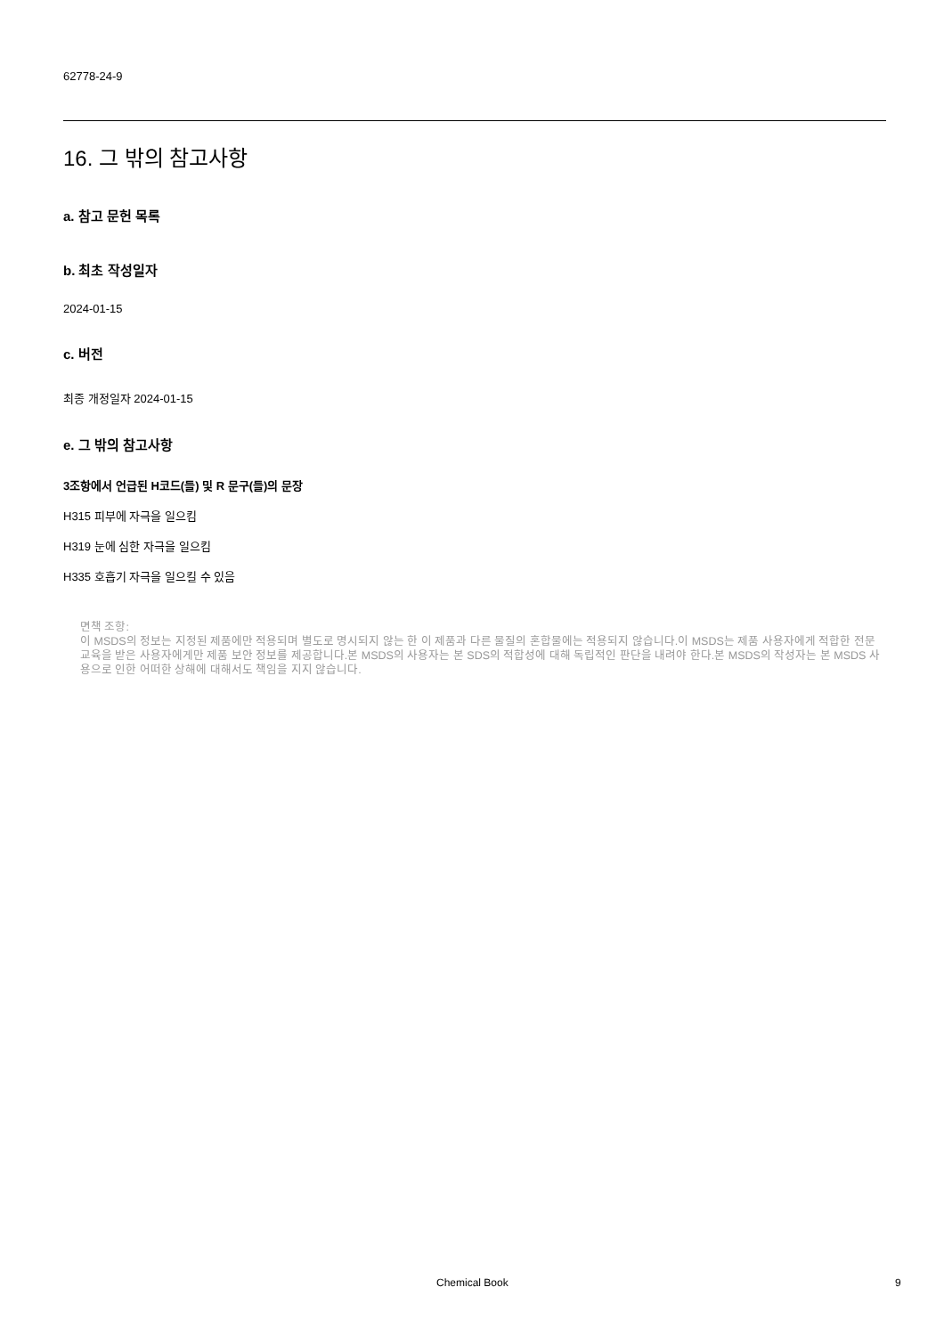62778-24-9
16. 그 밖의 참고사항
a. 참고 문헌 목록
b. 최초 작성일자
2024-01-15
c. 버전
최종 개정일자 2024-01-15
e. 그 밖의 참고사항
3조항에서 언급된 H코드(들) 및 R 문구(들)의 문장
H315 피부에 자극을 일으킴
H319 눈에 심한 자극을 일으킴
H335 호흡기 자극을 일으킬 수 있음
면책 조항:
이 MSDS의 정보는 지정된 제품에만 적용되며 별도로 명시되지 않는 한 이 제품과 다른 물질의 혼합물에는 적용되지 않습니다.이 MSDS는 제품 사용자에게 적합한 전문 교육을 받은 사용자에게만 제품 보안 정보를 제공합니다.본 MSDS의 사용자는 본 SDS의 적합성에 대해 독립적인 판단을 내려야 한다.본 MSDS의 작성자는 본 MSDS 사용으로 인한 어떠한 상해에 대해서도 책임을 지지 않습니다.
Chemical Book 9